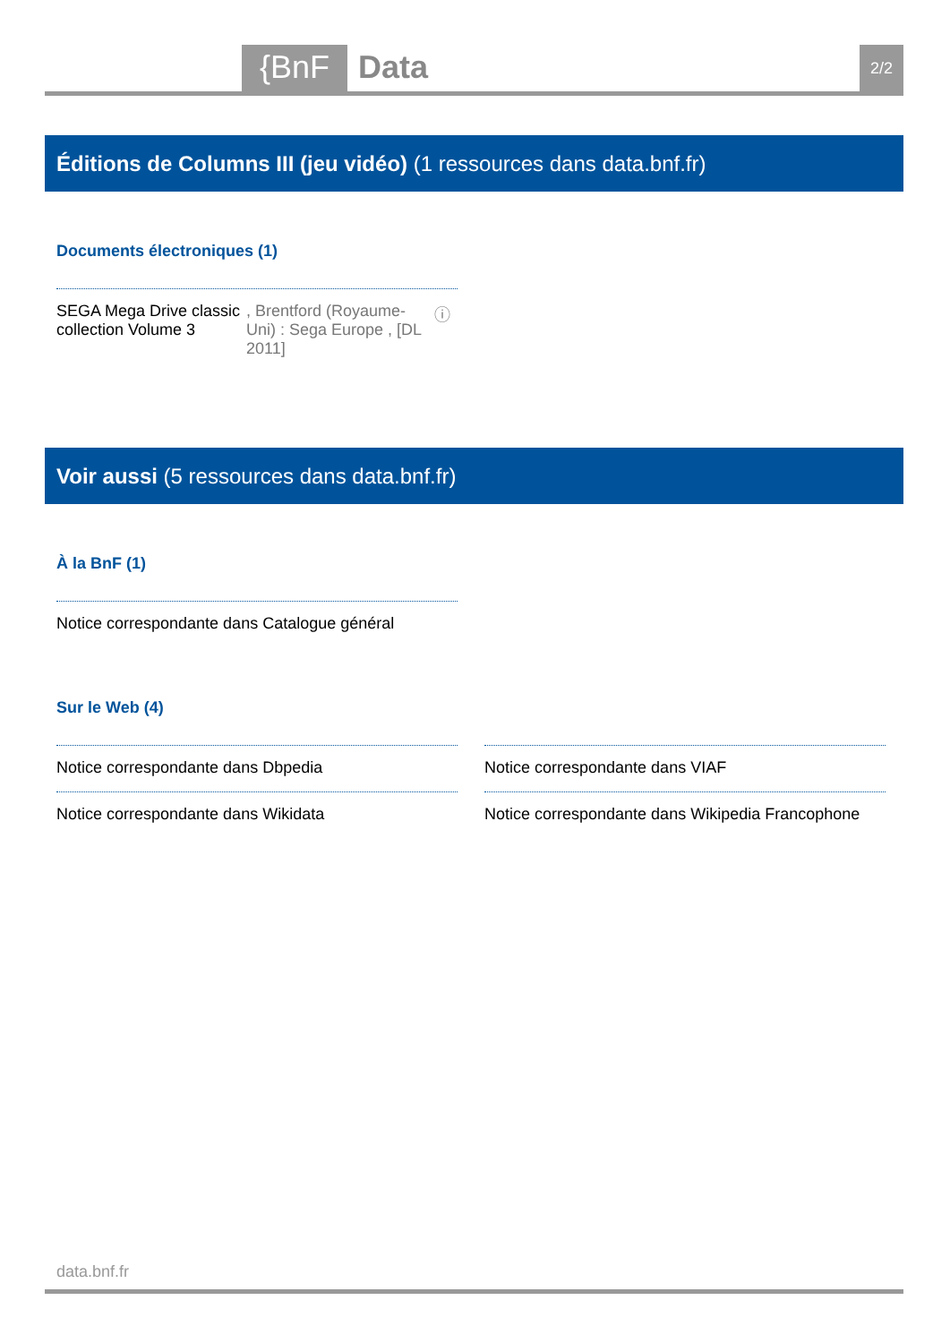{BnF Data 2/2
Éditions de Columns III (jeu vidéo) (1 ressources dans data.bnf.fr)
Documents électroniques (1)
SEGA Mega Drive classic collection Volume 3, Brentford (Royaume-Uni) : Sega Europe , [DL 2011] ⓘ
Voir aussi (5 ressources dans data.bnf.fr)
À la BnF (1)
Notice correspondante dans Catalogue général
Sur le Web (4)
Notice correspondante dans Dbpedia Notice correspondante dans VIAF
Notice correspondante dans Wikidata
Notice correspondante dans Wikipedia Francophone
data.bnf.fr